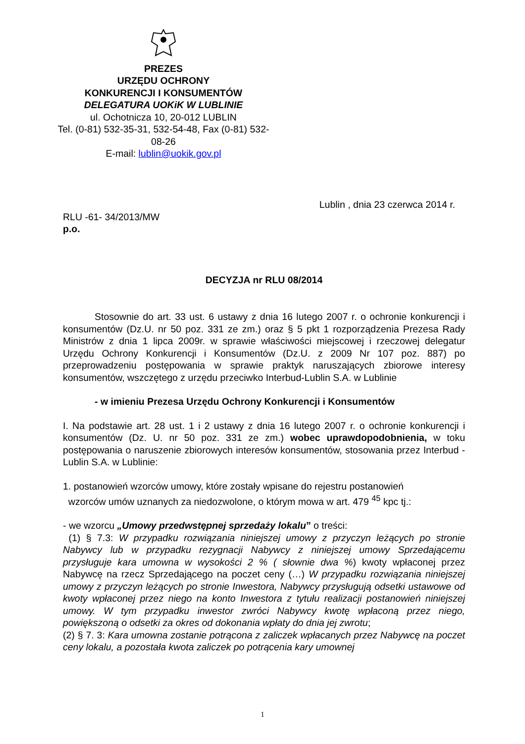PREZES
URZĘDU OCHRONY
KONKURENCJI I KONSUMENTÓW
DELEGATURA UOKiK W LUBLINIE
ul. Ochotnicza 10, 20-012 LUBLIN
Tel. (0-81) 532-35-31, 532-54-48, Fax (0-81) 532-08-26
E-mail: lublin@uokik.gov.pl
Lublin , dnia 23 czerwca 2014 r.
RLU -61- 34/2013/MW
p.o.
DECYZJA nr RLU 08/2014
Stosownie do art. 33 ust. 6 ustawy z dnia 16 lutego 2007 r. o ochronie konkurencji i konsumentów (Dz.U. nr 50 poz. 331 ze zm.) oraz § 5 pkt 1 rozporządzenia Prezesa Rady Ministrów z dnia 1 lipca 2009r. w sprawie właściwości miejscowej i rzeczowej delegatur Urzędu Ochrony Konkurencji i Konsumentów (Dz.U. z 2009 Nr 107 poz. 887) po przeprowadzeniu postępowania w sprawie praktyk naruszających zbiorowe interesy konsumentów, wszczętego z urzędu przeciwko Interbud-Lublin S.A. w Lublinie
- w imieniu Prezesa Urzędu Ochrony Konkurencji i Konsumentów
I. Na podstawie art. 28 ust. 1 i 2 ustawy z dnia 16 lutego 2007 r. o ochronie konkurencji i konsumentów (Dz. U. nr 50 poz. 331 ze zm.) wobec uprawdopodobnienia, w toku postępowania o naruszenie zbiorowych interesów konsumentów, stosowania przez Interbud - Lublin S.A. w Lublinie:
1. postanowień wzorców umowy, które zostały wpisane do rejestru postanowień
wzorców umów uznanych za niedozwolone, o którym mowa w art. 479 <sup>45</sup> kpc tj.:
- we wzorcu „Umowy przedwstępnej sprzedaży lokalu” o treści:
(1) § 7.3: W przypadku rozwiązania niniejszej umowy z przyczyn leżących po stronie Nabywcy lub w przypadku rezygnacji Nabywcy z niniejszej umowy Sprzedającemu przysługuje kara umowna w wysokości 2 % ( słownie dwa %) kwoty wpłaconej przez Nabywcę na rzecz Sprzedającego na poczet ceny (…) W przypadku rozwiązania niniejszej umowy z przyczyn leżących po stronie Inwestora, Nabywcy przysługują odsetki ustawowe od kwoty wpłaconej przez niego na konto Inwestora z tytułu realizacji postanowień niniejszej umowy. W tym przypadku inwestor zwróci Nabywcy kwotę wpłaconą przez niego, powiększoną o odsetki za okres od dokonania wpłaty do dnia jej zwrotu;
(2) § 7. 3: Kara umowna zostanie potrącona z zaliczek wpłacanych przez Nabywcę na poczet ceny lokalu, a pozostała kwota zaliczek po potrącenia kary umownej
1